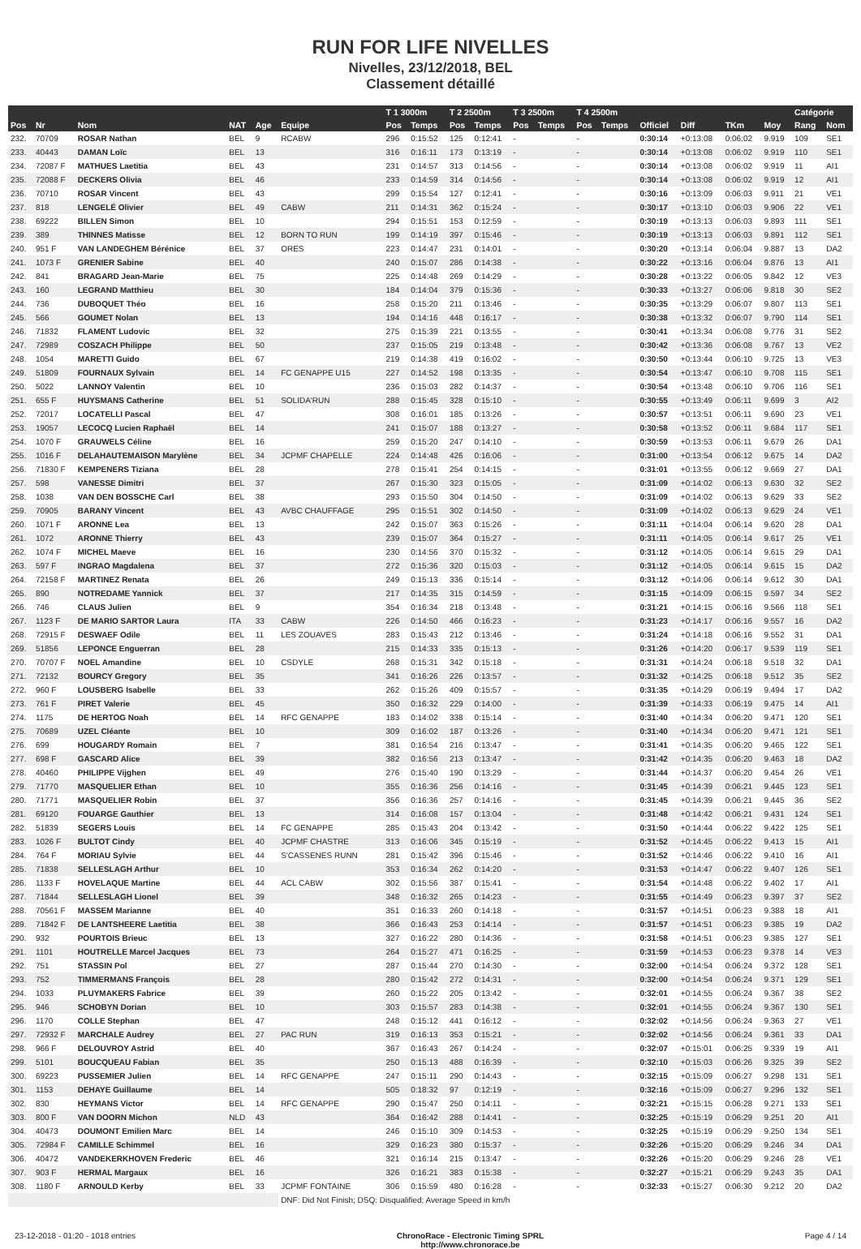RUN FOR LIFE NIVELLES
Nivelles, 23/12/2018, BEL
Classement détaillé
| | | | | | | | T 1 3000m | | T 2 2500m | | T 3 2500m | | T 4 2500m | | | | | | Catégorie | |
| --- | --- | --- | --- | --- | --- | --- | --- | --- | --- | --- | --- | --- | --- | --- | --- | --- | --- | --- | --- | --- |
| Pos | Nr | Nom | NAT | Age | Equipe | | Pos | Temps | Pos | Temps | Pos | Temps | Pos | Temps | Officiel | Diff | TKm | Moy | Rang | Nom |
| 232. | 70709 | ROSAR Nathan | BEL | 9 | RCABW | | 296 | 0:15:52 | 125 | 0:12:41 | - | | - | | 0:30:14 | +0:13:08 | 0:06:02 | 9.919 | 109 | SE1 |
| 233. | 40443 | DAMAN Loïc | BEL | 13 | | | 316 | 0:16:11 | 173 | 0:13:19 | - | | - | | 0:30:14 | +0:13:08 | 0:06:02 | 9.919 | 110 | SE1 |
| 234. | 72087 F | MATHUES Laetitia | BEL | 43 | | | 231 | 0:14:57 | 313 | 0:14:56 | - | | - | | 0:30:14 | +0:13:08 | 0:06:02 | 9.919 | 11 | AI1 |
| 235. | 72088 F | DECKERS Olivia | BEL | 46 | | | 233 | 0:14:59 | 314 | 0:14:56 | - | | - | | 0:30:14 | +0:13:08 | 0:06:02 | 9.919 | 12 | AI1 |
| 236. | 70710 | ROSAR Vincent | BEL | 43 | | | 299 | 0:15:54 | 127 | 0:12:41 | - | | - | | 0:30:16 | +0:13:09 | 0:06:03 | 9.911 | 21 | VE1 |
| 237. | 818 | LENGELÉ Olivier | BEL | 49 | CABW | | 211 | 0:14:31 | 362 | 0:15:24 | - | | - | | 0:30:17 | +0:13:10 | 0:06:03 | 9.906 | 22 | VE1 |
| 238. | 69222 | BILLEN Simon | BEL | 10 | | | 294 | 0:15:51 | 153 | 0:12:59 | - | | - | | 0:30:19 | +0:13:13 | 0:06:03 | 9.893 | 111 | SE1 |
| 239. | 389 | THINNES Matisse | BEL | 12 | BORN TO RUN | | 199 | 0:14:19 | 397 | 0:15:46 | - | | - | | 0:30:19 | +0:13:13 | 0:06:03 | 9.891 | 112 | SE1 |
| 240. | 951 F | VAN LANDEGHEM Bérénice | BEL | 37 | ORES | | 223 | 0:14:47 | 231 | 0:14:01 | - | | - | | 0:30:20 | +0:13:14 | 0:06:04 | 9.887 | 13 | DA2 |
| 241. | 1073 F | GRENIER Sabine | BEL | 40 | | | 240 | 0:15:07 | 286 | 0:14:38 | - | | - | | 0:30:22 | +0:13:16 | 0:06:04 | 9.876 | 13 | AI1 |
| 242. | 841 | BRAGARD Jean-Marie | BEL | 75 | | | 225 | 0:14:48 | 269 | 0:14:29 | - | | - | | 0:30:28 | +0:13:22 | 0:06:05 | 9.842 | 12 | VE3 |
| 243. | 160 | LEGRAND Matthieu | BEL | 30 | | | 184 | 0:14:04 | 379 | 0:15:36 | - | | - | | 0:30:33 | +0:13:27 | 0:06:06 | 9.818 | 30 | SE2 |
| 244. | 736 | DUBOQUET Théo | BEL | 16 | | | 258 | 0:15:20 | 211 | 0:13:46 | - | | - | | 0:30:35 | +0:13:29 | 0:06:07 | 9.807 | 113 | SE1 |
| 245. | 566 | GOUMET Nolan | BEL | 13 | | | 194 | 0:14:16 | 448 | 0:16:17 | - | | - | | 0:30:38 | +0:13:32 | 0:06:07 | 9.790 | 114 | SE1 |
| 246. | 71832 | FLAMENT Ludovic | BEL | 32 | | | 275 | 0:15:39 | 221 | 0:13:55 | - | | - | | 0:30:41 | +0:13:34 | 0:06:08 | 9.776 | 31 | SE2 |
| 247. | 72989 | COSZACH Philippe | BEL | 50 | | | 237 | 0:15:05 | 219 | 0:13:48 | - | | - | | 0:30:42 | +0:13:36 | 0:06:08 | 9.767 | 13 | VE2 |
| 248. | 1054 | MARETTI Guido | BEL | 67 | | | 219 | 0:14:38 | 419 | 0:16:02 | - | | - | | 0:30:50 | +0:13:44 | 0:06:10 | 9.725 | 13 | VE3 |
| 249. | 51809 | FOURNAUX Sylvain | BEL | 14 | FC GENAPPE U15 | | 227 | 0:14:52 | 198 | 0:13:35 | - | | - | | 0:30:54 | +0:13:47 | 0:06:10 | 9.708 | 115 | SE1 |
| 250. | 5022 | LANNOY Valentin | BEL | 10 | | | 236 | 0:15:03 | 282 | 0:14:37 | - | | - | | 0:30:54 | +0:13:48 | 0:06:10 | 9.706 | 116 | SE1 |
| 251. | 655 F | HUYSMANS Catherine | BEL | 51 | SOLIDA'RUN | | 288 | 0:15:45 | 328 | 0:15:10 | - | | - | | 0:30:55 | +0:13:49 | 0:06:11 | 9.699 | 3 | AI2 |
| 252. | 72017 | LOCATELLI Pascal | BEL | 47 | | | 308 | 0:16:01 | 185 | 0:13:26 | - | | - | | 0:30:57 | +0:13:51 | 0:06:11 | 9.690 | 23 | VE1 |
| 253. | 19057 | LECOCQ Lucien Raphaël | BEL | 14 | | | 241 | 0:15:07 | 188 | 0:13:27 | - | | - | | 0:30:58 | +0:13:52 | 0:06:11 | 9.684 | 117 | SE1 |
| 254. | 1070 F | GRAUWELS Céline | BEL | 16 | | | 259 | 0:15:20 | 247 | 0:14:10 | - | | - | | 0:30:59 | +0:13:53 | 0:06:11 | 9.679 | 26 | DA1 |
| 255. | 1016 F | DELAHAUTEMAISON Marylène | BEL | 34 | JCPMF CHAPELLE | | 224 | 0:14:48 | 426 | 0:16:06 | - | | - | | 0:31:00 | +0:13:54 | 0:06:12 | 9.675 | 14 | DA2 |
| 256. | 71830 F | KEMPENERS Tiziana | BEL | 28 | | | 278 | 0:15:41 | 254 | 0:14:15 | - | | - | | 0:31:01 | +0:13:55 | 0:06:12 | 9.669 | 27 | DA1 |
| 257. | 598 | VANESSE Dimitri | BEL | 37 | | | 267 | 0:15:30 | 323 | 0:15:05 | - | | - | | 0:31:09 | +0:14:02 | 0:06:13 | 9.630 | 32 | SE2 |
| 258. | 1038 | VAN DEN BOSSCHE Carl | BEL | 38 | | | 293 | 0:15:50 | 304 | 0:14:50 | - | | - | | 0:31:09 | +0:14:02 | 0:06:13 | 9.629 | 33 | SE2 |
| 259. | 70905 | BARANY Vincent | BEL | 43 | AVBC CHAUFFAGE | | 295 | 0:15:51 | 302 | 0:14:50 | - | | - | | 0:31:09 | +0:14:02 | 0:06:13 | 9.629 | 24 | VE1 |
| 260. | 1071 F | ARONNE Lea | BEL | 13 | | | 242 | 0:15:07 | 363 | 0:15:26 | - | | - | | 0:31:11 | +0:14:04 | 0:06:14 | 9.620 | 28 | DA1 |
| 261. | 1072 | ARONNE Thierry | BEL | 43 | | | 239 | 0:15:07 | 364 | 0:15:27 | - | | - | | 0:31:11 | +0:14:05 | 0:06:14 | 9.617 | 25 | VE1 |
| 262. | 1074 F | MICHEL Maeve | BEL | 16 | | | 230 | 0:14:56 | 370 | 0:15:32 | - | | - | | 0:31:12 | +0:14:05 | 0:06:14 | 9.615 | 29 | DA1 |
| 263. | 597 F | INGRAO Magdalena | BEL | 37 | | | 272 | 0:15:36 | 320 | 0:15:03 | - | | - | | 0:31:12 | +0:14:05 | 0:06:14 | 9.615 | 15 | DA2 |
| 264. | 72158 F | MARTINEZ Renata | BEL | 26 | | | 249 | 0:15:13 | 336 | 0:15:14 | - | | - | | 0:31:12 | +0:14:06 | 0:06:14 | 9.612 | 30 | DA1 |
| 265. | 890 | NOTREDAME Yannick | BEL | 37 | | | 217 | 0:14:35 | 315 | 0:14:59 | - | | - | | 0:31:15 | +0:14:09 | 0:06:15 | 9.597 | 34 | SE2 |
| 266. | 746 | CLAUS Julien | BEL | 9 | | | 354 | 0:16:34 | 218 | 0:13:48 | - | | - | | 0:31:21 | +0:14:15 | 0:06:16 | 9.566 | 118 | SE1 |
| 267. | 1123 F | DE MARIO SARTOR Laura | ITA | 33 | CABW | | 226 | 0:14:50 | 466 | 0:16:23 | - | | - | | 0:31:23 | +0:14:17 | 0:06:16 | 9.557 | 16 | DA2 |
| 268. | 72915 F | DESWAEF Odile | BEL | 11 | LES ZOUAVES | | 283 | 0:15:43 | 212 | 0:13:46 | - | | - | | 0:31:24 | +0:14:18 | 0:06:16 | 9.552 | 31 | DA1 |
| 269. | 51856 | LEPONCE Enguerran | BEL | 28 | | | 215 | 0:14:33 | 335 | 0:15:13 | - | | - | | 0:31:26 | +0:14:20 | 0:06:17 | 9.539 | 119 | SE1 |
| 270. | 70707 F | NOEL Amandine | BEL | 10 | CSDYLE | | 268 | 0:15:31 | 342 | 0:15:18 | - | | - | | 0:31:31 | +0:14:24 | 0:06:18 | 9.518 | 32 | DA1 |
| 271. | 72132 | BOURCY Gregory | BEL | 35 | | | 341 | 0:16:26 | 226 | 0:13:57 | - | | - | | 0:31:32 | +0:14:25 | 0:06:18 | 9.512 | 35 | SE2 |
| 272. | 960 F | LOUSBERG Isabelle | BEL | 33 | | | 262 | 0:15:26 | 409 | 0:15:57 | - | | - | | 0:31:35 | +0:14:29 | 0:06:19 | 9.494 | 17 | DA2 |
| 273. | 761 F | PIRET Valerie | BEL | 45 | | | 350 | 0:16:32 | 229 | 0:14:00 | - | | - | | 0:31:39 | +0:14:33 | 0:06:19 | 9.475 | 14 | AI1 |
| 274. | 1175 | DE HERTOG Noah | BEL | 14 | RFC GENAPPE | | 183 | 0:14:02 | 338 | 0:15:14 | - | | - | | 0:31:40 | +0:14:34 | 0:06:20 | 9.471 | 120 | SE1 |
| 275. | 70689 | UZEL Cléante | BEL | 10 | | | 309 | 0:16:02 | 187 | 0:13:26 | - | | - | | 0:31:40 | +0:14:34 | 0:06:20 | 9.471 | 121 | SE1 |
| 276. | 699 | HOUGARDY Romain | BEL | 7 | | | 381 | 0:16:54 | 216 | 0:13:47 | - | | - | | 0:31:41 | +0:14:35 | 0:06:20 | 9.465 | 122 | SE1 |
| 277. | 698 F | GASCARD Alice | BEL | 39 | | | 382 | 0:16:56 | 213 | 0:13:47 | - | | - | | 0:31:42 | +0:14:35 | 0:06:20 | 9.463 | 18 | DA2 |
| 278. | 40460 | PHILIPPE Vijghen | BEL | 49 | | | 276 | 0:15:40 | 190 | 0:13:29 | - | | - | | 0:31:44 | +0:14:37 | 0:06:20 | 9.454 | 26 | VE1 |
| 279. | 71770 | MASQUELIER Ethan | BEL | 10 | | | 355 | 0:16:36 | 256 | 0:14:16 | - | | - | | 0:31:45 | +0:14:39 | 0:06:21 | 9.445 | 123 | SE1 |
| 280. | 71771 | MASQUELIER Robin | BEL | 37 | | | 356 | 0:16:36 | 257 | 0:14:16 | - | | - | | 0:31:45 | +0:14:39 | 0:06:21 | 9.445 | 36 | SE2 |
| 281. | 69120 | FOUARGE Gauthier | BEL | 13 | | | 314 | 0:16:08 | 157 | 0:13:04 | - | | - | | 0:31:48 | +0:14:42 | 0:06:21 | 9.431 | 124 | SE1 |
| 282. | 51839 | SEGERS Louis | BEL | 14 | FC GENAPPE | | 285 | 0:15:43 | 204 | 0:13:42 | - | | - | | 0:31:50 | +0:14:44 | 0:06:22 | 9.422 | 125 | SE1 |
| 283. | 1026 F | BULTOT Cindy | BEL | 40 | JCPMF CHASTRE | | 313 | 0:16:06 | 345 | 0:15:19 | - | | - | | 0:31:52 | +0:14:45 | 0:06:22 | 9.413 | 15 | AI1 |
| 284. | 764 F | MORIAU Sylvie | BEL | 44 | S'CASSENES RUNN | | 281 | 0:15:42 | 396 | 0:15:46 | - | | - | | 0:31:52 | +0:14:46 | 0:06:22 | 9.410 | 16 | AI1 |
| 285. | 71838 | SELLESLAGH Arthur | BEL | 10 | | | 353 | 0:16:34 | 262 | 0:14:20 | - | | - | | 0:31:53 | +0:14:47 | 0:06:22 | 9.407 | 126 | SE1 |
| 286. | 1133 F | HOVELAQUE Martine | BEL | 44 | ACL CABW | | 302 | 0:15:56 | 387 | 0:15:41 | - | | - | | 0:31:54 | +0:14:48 | 0:06:22 | 9.402 | 17 | AI1 |
| 287. | 71844 | SELLESLAGH Lionel | BEL | 39 | | | 348 | 0:16:32 | 265 | 0:14:23 | - | | - | | 0:31:55 | +0:14:49 | 0:06:23 | 9.397 | 37 | SE2 |
| 288. | 70561 F | MASSEM Marianne | BEL | 40 | | | 351 | 0:16:33 | 260 | 0:14:18 | - | | - | | 0:31:57 | +0:14:51 | 0:06:23 | 9.388 | 18 | AI1 |
| 289. | 71842 F | DE LANTSHEERE Laetitia | BEL | 38 | | | 366 | 0:16:43 | 253 | 0:14:14 | - | | - | | 0:31:57 | +0:14:51 | 0:06:23 | 9.385 | 19 | DA2 |
| 290. | 932 | POURTOIS Brieuc | BEL | 13 | | | 327 | 0:16:22 | 280 | 0:14:36 | - | | - | | 0:31:58 | +0:14:51 | 0:06:23 | 9.385 | 127 | SE1 |
| 291. | 1101 | HOUTRELLE Marcel Jacques | BEL | 73 | | | 264 | 0:15:27 | 471 | 0:16:25 | - | | - | | 0:31:59 | +0:14:53 | 0:06:23 | 9.378 | 14 | VE3 |
| 292. | 751 | STASSIN Pol | BEL | 27 | | | 287 | 0:15:44 | 270 | 0:14:30 | - | | - | | 0:32:00 | +0:14:54 | 0:06:24 | 9.372 | 128 | SE1 |
| 293. | 752 | TIMMERMANS François | BEL | 28 | | | 280 | 0:15:42 | 272 | 0:14:31 | - | | - | | 0:32:00 | +0:14:54 | 0:06:24 | 9.371 | 129 | SE1 |
| 294. | 1033 | PLUYMAKERS Fabrice | BEL | 39 | | | 260 | 0:15:22 | 205 | 0:13:42 | - | | - | | 0:32:01 | +0:14:55 | 0:06:24 | 9.367 | 38 | SE2 |
| 295. | 946 | SCHOBYN Dorian | BEL | 10 | | | 303 | 0:15:57 | 283 | 0:14:38 | - | | - | | 0:32:01 | +0:14:55 | 0:06:24 | 9.367 | 130 | SE1 |
| 296. | 1170 | COLLE Stephan | BEL | 47 | | | 248 | 0:15:12 | 441 | 0:16:12 | - | | - | | 0:32:02 | +0:14:56 | 0:06:24 | 9.363 | 27 | VE1 |
| 297. | 72932 F | MARCHALE Audrey | BEL | 27 | PAC RUN | | 319 | 0:16:13 | 353 | 0:15:21 | - | | - | | 0:32:02 | +0:14:56 | 0:06:24 | 9.361 | 33 | DA1 |
| 298. | 966 F | DELOUVROY Astrid | BEL | 40 | | | 367 | 0:16:43 | 267 | 0:14:24 | - | | - | | 0:32:07 | +0:15:01 | 0:06:25 | 9.339 | 19 | AI1 |
| 299. | 5101 | BOUCQUEAU Fabian | BEL | 35 | | | 250 | 0:15:13 | 488 | 0:16:39 | - | | - | | 0:32:10 | +0:15:03 | 0:06:26 | 9.325 | 39 | SE2 |
| 300. | 69223 | PUSSEMIER Julien | BEL | 14 | RFC GENAPPE | | 247 | 0:15:11 | 290 | 0:14:43 | - | | - | | 0:32:15 | +0:15:09 | 0:06:27 | 9.298 | 131 | SE1 |
| 301. | 1153 | DEHAYE Guillaume | BEL | 14 | | | 505 | 0:18:32 | 97 | 0:12:19 | - | | - | | 0:32:16 | +0:15:09 | 0:06:27 | 9.296 | 132 | SE1 |
| 302. | 830 | HEYMANS Victor | BEL | 14 | RFC GENAPPE | | 290 | 0:15:47 | 250 | 0:14:11 | - | | - | | 0:32:21 | +0:15:15 | 0:06:28 | 9.271 | 133 | SE1 |
| 303. | 800 F | VAN DOORN Michon | NLD | 43 | | | 364 | 0:16:42 | 288 | 0:14:41 | - | | - | | 0:32:25 | +0:15:19 | 0:06:29 | 9.251 | 20 | AI1 |
| 304. | 40473 | DOUMONT Emilien Marc | BEL | 14 | | | 246 | 0:15:10 | 309 | 0:14:53 | - | | - | | 0:32:25 | +0:15:19 | 0:06:29 | 9.250 | 134 | SE1 |
| 305. | 72984 F | CAMILLE Schimmel | BEL | 16 | | | 329 | 0:16:23 | 380 | 0:15:37 | - | | - | | 0:32:26 | +0:15:20 | 0:06:29 | 9.246 | 34 | DA1 |
| 306. | 40472 | VANDEKERKHOVEN Frederic | BEL | 46 | | | 321 | 0:16:14 | 215 | 0:13:47 | - | | - | | 0:32:26 | +0:15:20 | 0:06:29 | 9.246 | 28 | VE1 |
| 307. | 903 F | HERMAL Margaux | BEL | 16 | | | 326 | 0:16:21 | 383 | 0:15:38 | - | | - | | 0:32:27 | +0:15:21 | 0:06:29 | 9.243 | 35 | DA1 |
| 308. | 1180 F | ARNOULD Kerby | BEL | 33 | JCPMF FONTAINE | | 306 | 0:15:59 | 480 | 0:16:28 | - | | - | | 0:32:33 | +0:15:27 | 0:06:30 | 9.212 | 20 | DA2 |
| | | | | | DNF: Did Not Finish; DSQ: Disqualified; Average Speed in km/h | | | | | | | | | | | | | | | |
23-12-2018 - 01:20 - 1018 entries ChronoRace - Electronic Timing SPRL
http://www.chronorace.be Page 4 / 14